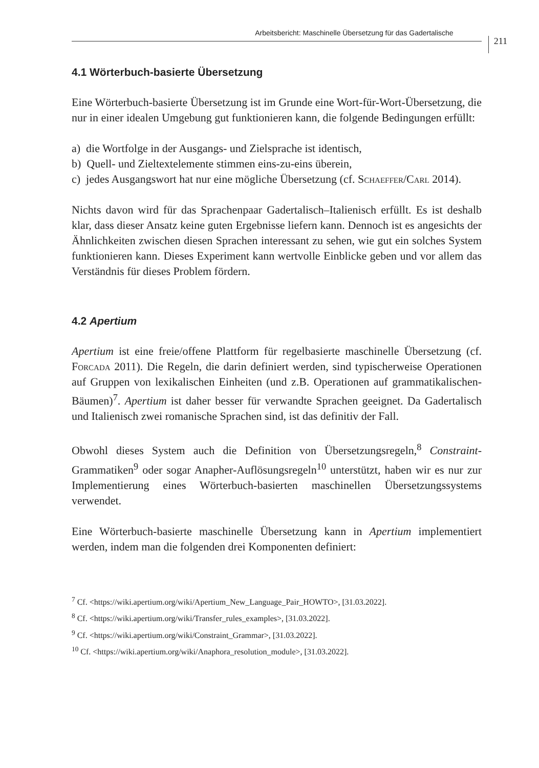Arbeitsbericht: Maschinelle Übersetzung für das Gadertalische 211
4.1 Wörterbuch-basierte Übersetzung
Eine Wörterbuch-basierte Übersetzung ist im Grunde eine Wort-für-Wort-Übersetzung, die nur in einer idealen Umgebung gut funktionieren kann, die folgende Bedingungen erfüllt:
a) die Wortfolge in der Ausgangs- und Zielsprache ist identisch,
b) Quell- und Zieltextelemente stimmen eins-zu-eins überein,
c) jedes Ausgangswort hat nur eine mögliche Übersetzung (cf. Schaeffer/Carl 2014).
Nichts davon wird für das Sprachenpaar Gadertalisch–Italienisch erfüllt. Es ist deshalb klar, dass dieser Ansatz keine guten Ergebnisse liefern kann. Dennoch ist es angesichts der Ähnlichkeiten zwischen diesen Sprachen interessant zu sehen, wie gut ein solches System funktionieren kann. Dieses Experiment kann wertvolle Einblicke geben und vor allem das Verständnis für dieses Problem fördern.
4.2 Apertium
Apertium ist eine freie/offene Plattform für regelbasierte maschinelle Übersetzung (cf. Forcada 2011). Die Regeln, die darin definiert werden, sind typischerweise Operationen auf Gruppen von lexikalischen Einheiten (und z.B. Operationen auf grammatikalischen-Bäumen)<sup>7</sup>. Apertium ist daher besser für verwandte Sprachen geeignet. Da Gadertalisch und Italienisch zwei romanische Sprachen sind, ist das definitiv der Fall.
Obwohl dieses System auch die Definition von Übersetzungsregeln,<sup>8</sup> Constraint-Grammatiken<sup>9</sup> oder sogar Anapher-Auflösungsregeln<sup>10</sup> unterstützt, haben wir es nur zur Implementierung eines Wörterbuch-basierten maschinellen Übersetzungssystems verwendet.
Eine Wörterbuch-basierte maschinelle Übersetzung kann in Apertium implementiert werden, indem man die folgenden drei Komponenten definiert:
<sup>7</sup> Cf. <https://wiki.apertium.org/wiki/Apertium_New_Language_Pair_HOWTO>, [31.03.2022].
<sup>8</sup> Cf. <https://wiki.apertium.org/wiki/Transfer_rules_examples>, [31.03.2022].
<sup>9</sup> Cf. <https://wiki.apertium.org/wiki/Constraint_Grammar>, [31.03.2022].
<sup>10</sup> Cf. <https://wiki.apertium.org/wiki/Anaphora_resolution_module>, [31.03.2022].